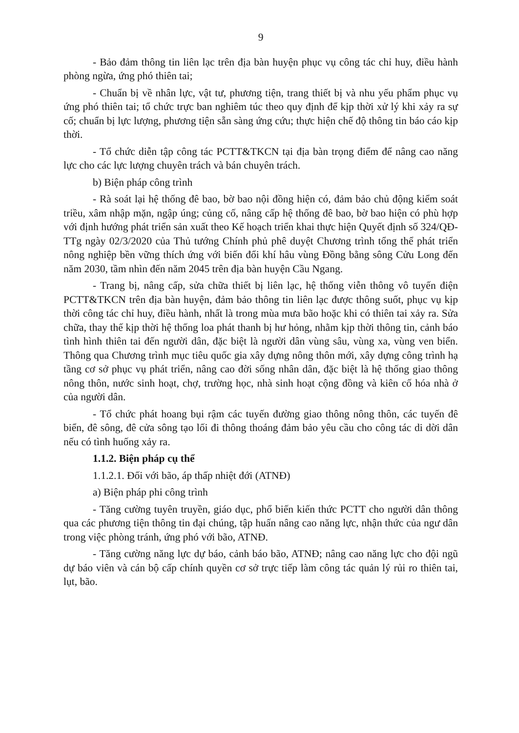9
- Bảo đảm thông tin liên lạc trên địa bàn huyện phục vụ công tác chỉ huy, điều hành phòng ngừa, ứng phó thiên tai;
- Chuẩn bị về nhân lực, vật tư, phương tiện, trang thiết bị và nhu yếu phẩm phục vụ ứng phó thiên tai; tổ chức trực ban nghiêm túc theo quy định để kịp thời xử lý khi xảy ra sự cố; chuẩn bị lực lượng, phương tiện sẵn sàng ứng cứu; thực hiện chế độ thông tin báo cáo kịp thời.
- Tổ chức diễn tập công tác PCTT&TKCN tại địa bàn trọng điểm để nâng cao năng lực cho các lực lượng chuyên trách và bán chuyên trách.
b) Biện pháp công trình
- Rà soát lại hệ thống đê bao, bờ bao nội đồng hiện có, đảm bảo chủ động kiểm soát triều, xâm nhập mặn, ngập úng; củng cố, nâng cấp hệ thống đê bao, bờ bao hiện có phù hợp với định hướng phát triển sản xuất theo Kế hoạch triển khai thực hiện Quyết định số 324/QĐ-TTg ngày 02/3/2020 của Thủ tướng Chính phủ phê duyệt Chương trình tổng thể phát triển nông nghiệp bền vững thích ứng với biến đổi khí hâu vùng Đồng bằng sông Cửu Long đến năm 2030, tầm nhìn đến năm 2045 trên địa bàn huyện Cầu Ngang.
- Trang bị, nâng cấp, sửa chữa thiết bị liên lạc, hệ thống viễn thông vô tuyến điện PCTT&TKCN trên địa bàn huyện, đảm bảo thông tin liên lạc được thông suốt, phục vụ kịp thời công tác chỉ huy, điều hành, nhất là trong mùa mưa bão hoặc khi có thiên tai xảy ra. Sửa chữa, thay thế kịp thời hệ thống loa phát thanh bị hư hỏng, nhằm kịp thời thông tin, cảnh báo tình hình thiên tai đến người dân, đặc biệt là người dân vùng sâu, vùng xa, vùng ven biển. Thông qua Chương trình mục tiêu quốc gia xây dựng nông thôn mới, xây dựng công trình hạ tầng cơ sở phục vụ phát triển, nâng cao đời sống nhân dân, đặc biệt là hệ thống giao thông nông thôn, nước sinh hoạt, chợ, trường học, nhà sinh hoạt cộng đồng và kiên cố hóa nhà ở của người dân.
- Tổ chức phát hoang bụi rậm các tuyến đường giao thông nông thôn, các tuyến đê biển, đê sông, đê cửa sông tạo lối đi thông thoáng đảm bảo yêu cầu cho công tác di dời dân nếu có tình huống xảy ra.
1.1.2. Biện pháp cụ thể
1.1.2.1. Đối với bão, áp thấp nhiệt đới (ATNĐ)
a) Biện pháp phi công trình
- Tăng cường tuyên truyền, giáo dục, phổ biến kiến thức PCTT cho người dân thông qua các phương tiện thông tin đại chúng, tập huấn nâng cao năng lực, nhận thức của ngư dân trong việc phòng tránh, ứng phó với bão, ATNĐ.
- Tăng cường năng lực dự báo, cảnh báo bão, ATNĐ; nâng cao năng lực cho đội ngũ dự báo viên và cán bộ cấp chính quyền cơ sở trực tiếp làm công tác quản lý rủi ro thiên tai, lụt, bão.